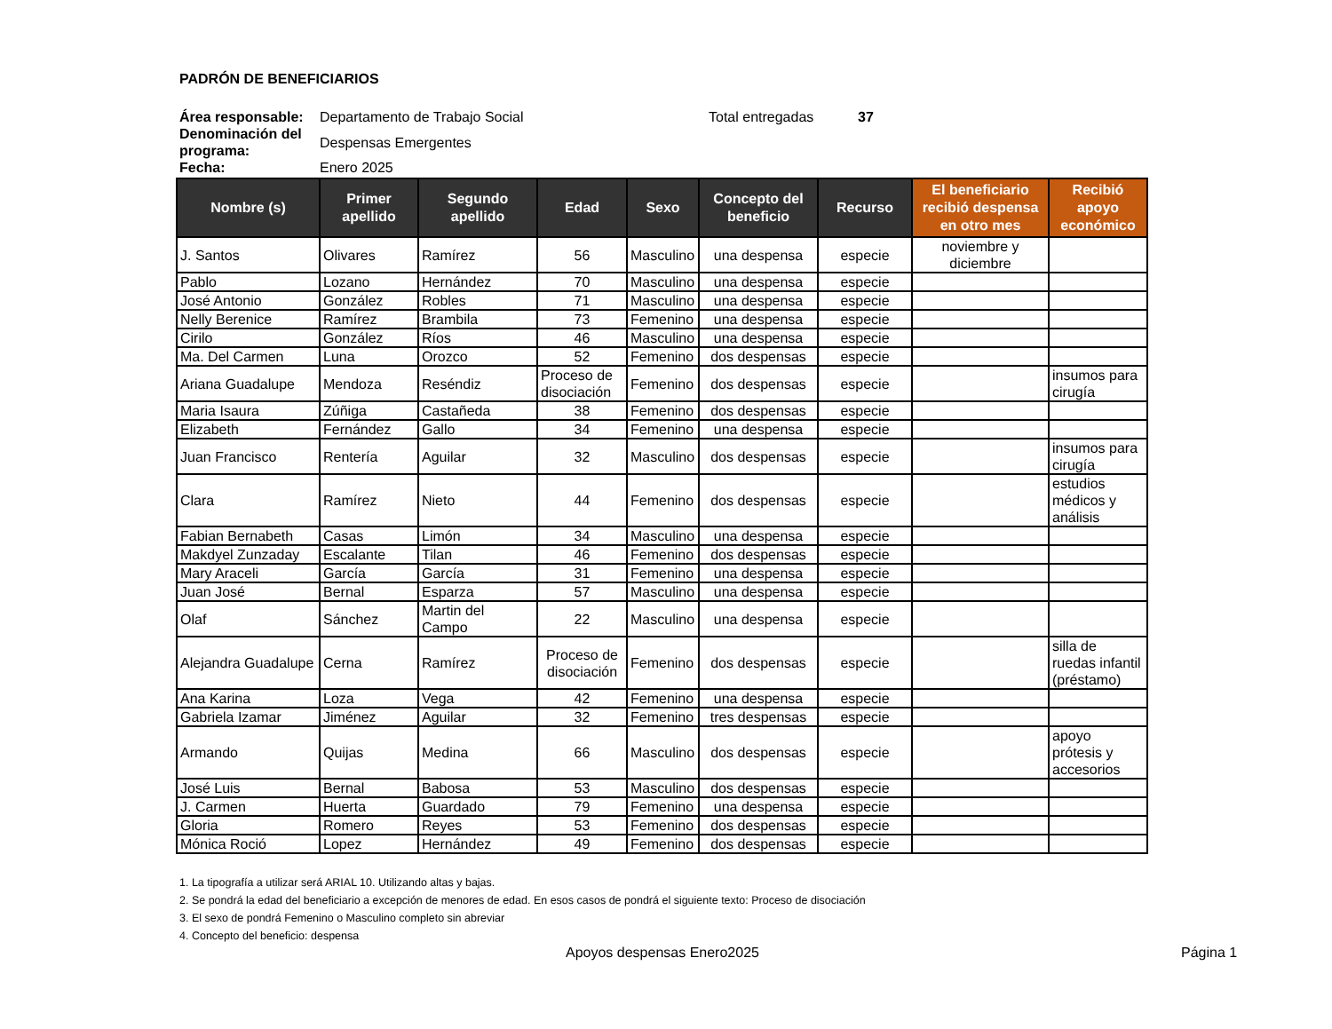PADRÓN DE BENEFICIARIOS
| Área responsable: | Departamento de Trabajo Social | Total entregadas | 37 |
| Denominación del programa: | Despensas Emergentes | | |
| Fecha: | Enero 2025 | | |
| Nombre (s) | Primer apellido | Segundo apellido | Edad | Sexo | Concepto del beneficio | Recurso | El beneficiario recibió despensa en otro mes | Recibió apoyo económico |
| --- | --- | --- | --- | --- | --- | --- | --- | --- |
| J. Santos | Olivares | Ramírez | 56 | Masculino | una despensa | especie | noviembre y diciembre | |
| Pablo | Lozano | Hernández | 70 | Masculino | una despensa | especie | | |
| José Antonio | González | Robles | 71 | Masculino | una despensa | especie | | |
| Nelly Berenice | Ramírez | Brambila | 73 | Femenino | una despensa | especie | | |
| Cirilo | González | Ríos | 46 | Masculino | una despensa | especie | | |
| Ma. Del Carmen | Luna | Orozco | 52 | Femenino | dos despensas | especie | | |
| Ariana Guadalupe | Mendoza | Reséndiz | Proceso de disociación | Femenino | dos despensas | especie | | insumos para cirugía |
| Maria Isaura | Zúñiga | Castañeda | 38 | Femenino | dos despensas | especie | | |
| Elizabeth | Fernández | Gallo | 34 | Femenino | una despensa | especie | | |
| Juan Francisco | Rentería | Aguilar | 32 | Masculino | dos despensas | especie | | insumos para cirugía |
| Clara | Ramírez | Nieto | 44 | Femenino | dos despensas | especie | | estudios médicos y análisis |
| Fabian Bernabeth | Casas | Limón | 34 | Masculino | una despensa | especie | | |
| Makdyel Zunzaday | Escalante | Tilan | 46 | Femenino | dos despensas | especie | | |
| Mary Araceli | García | García | 31 | Femenino | una despensa | especie | | |
| Juan José | Bernal | Esparza | 57 | Masculino | una despensa | especie | | |
| Olaf | Sánchez | Martin del Campo | 22 | Masculino | una despensa | especie | | |
| Alejandra Guadalupe | Cerna | Ramírez | Proceso de disociación | Femenino | dos despensas | especie | | silla de ruedas infantil (préstamo) |
| Ana Karina | Loza | Vega | 42 | Femenino | una despensa | especie | | |
| Gabriela Izamar | Jiménez | Aguilar | 32 | Femenino | tres despensas | especie | | |
| Armando | Quijas | Medina | 66 | Masculino | dos despensas | especie | | apoyo prótesis y accesorios |
| José Luis | Bernal | Babosa | 53 | Masculino | dos despensas | especie | | |
| J. Carmen | Huerta | Guardado | 79 | Femenino | una despensa | especie | | |
| Gloria | Romero | Reyes | 53 | Femenino | dos despensas | especie | | |
| Mónica Roció | Lopez | Hernández | 49 | Femenino | dos despensas | especie | | |
1. La tipografía a utilizar será ARIAL 10. Utilizando altas y bajas.
2. Se pondrá la edad del beneficiario a excepción de menores de edad. En esos casos de pondrá el siguiente texto: Proceso de disociación
3. El sexo de pondrá Femenino o Masculino completo sin abreviar
4. Concepto del beneficio: despensa
Apoyos despensas Enero2025 Página 1